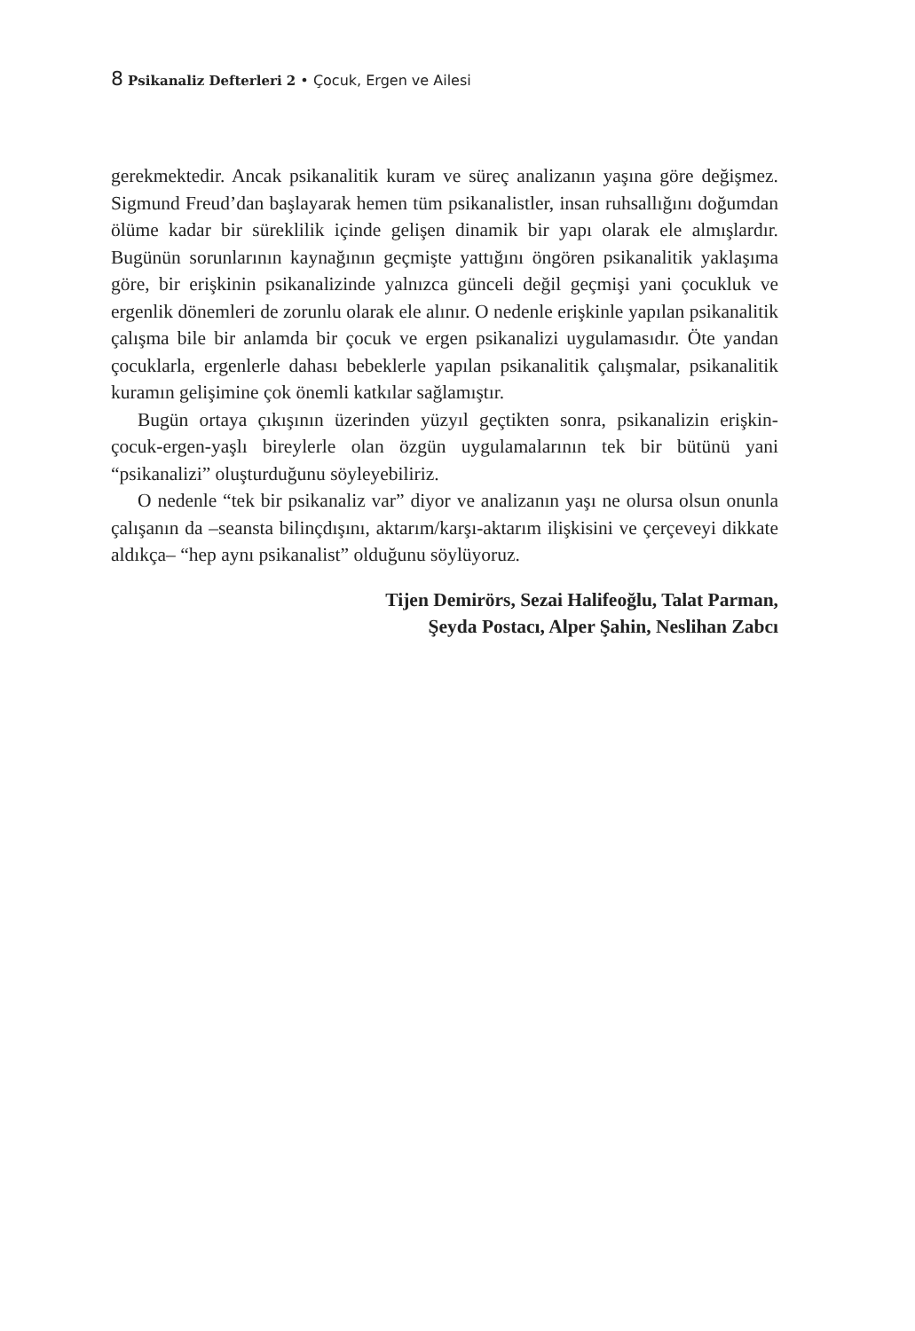8 Psikanaliz Defterleri 2 • Çocuk, Ergen ve Ailesi
gerekmektedir. Ancak psikanalitik kuram ve süreç analizanın yaşına göre değişmez. Sigmund Freud’dan başlayarak hemen tüm psikanalistler, insan ruhsallığını doğumdan ölüme kadar bir süreklilik içinde gelişen dinamik bir yapı olarak ele almışlardır. Bugünün sorunlarının kaynağının geçmişte yattığını öngören psikanalitik yaklaşıma göre, bir erişkinin psikanalizinde yalnızca günceli değil geçmişi yani çocukluk ve ergenlik dönemleri de zorunlu olarak ele alınır. O nedenle erişkinle yapılan psikanalitik çalışma bile bir anlamda bir çocuk ve ergen psikanalizi uygulamasıdır. Öte yandan çocuklarla, ergenlerle dahası bebeklerle yapılan psikanalitik çalışmalar, psikanalitik kuramın gelişimine çok önemli katkılar sağlamıştır.
Bugün ortaya çıkışının üzerinden yüzyıl geçtikten sonra, psikanalizin erişkin-çocuk-ergen-yaşlı bireylerle olan özgün uygulamalarının tek bir bütünü yani “psikanalizi” oluşturduğunu söyleyebiliriz.
O nedenle “tek bir psikanaliz var” diyor ve analizanın yaşı ne olursa olsun onunla çalışanın da –seansta bilinçdışını, aktarım/karşı-aktarım ilişkisini ve çerçeveyi dikkate aldıkça– “hep aynı psikanalist” olduğunu söylüyoruz.
Tijen Demirörs, Sezai Halifeoğlu, Talat Parman,
Şeyda Postacı, Alper Şahin, Neslihan Zabcı